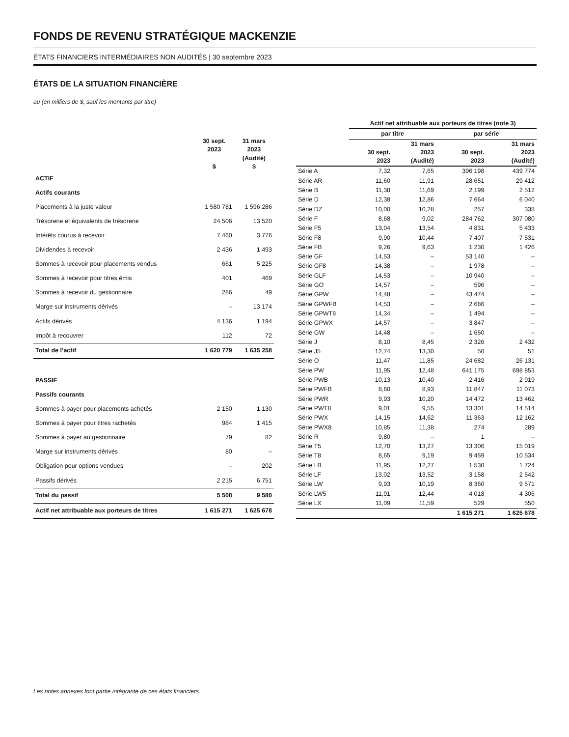FONDS DE REVENU STRATÉGIQUE MACKENZIE
ÉTATS FINANCIERS INTERMÉDIAIRES NON AUDITÉS | 30 septembre 2023
ÉTATS DE LA SITUATION FINANCIÈRE
au (en milliers de $, sauf les montants par titre)
| | 30 sept. 2023 $ | 31 mars 2023 (Audité) $ |
| --- | --- | --- |
| ACTIF | | |
| Actifs courants | | |
| Placements à la juste valeur | 1 580 781 | 1 596 286 |
| Trésorerie et équivalents de trésorerie | 24 506 | 13 520 |
| Intérêts courus à recevoir | 7 460 | 3 776 |
| Dividendes à recevoir | 2 436 | 1 493 |
| Sommes à recevoir pour placements vendus | 661 | 5 225 |
| Sommes à recevoir pour titres émis | 401 | 469 |
| Sommes à recevoir du gestionnaire | 286 | 49 |
| Marge sur instruments dérivés | – | 13 174 |
| Actifs dérivés | 4 136 | 1 194 |
| Impôt à recouvrer | 112 | 72 |
| Total de l’actif | 1 620 779 | 1 635 258 |
| PASSIF | | |
| Passifs courants | | |
| Sommes à payer pour placements achetés | 2 150 | 1 130 |
| Sommes à payer pour titres rachetés | 984 | 1 415 |
| Sommes à payer au gestionnaire | 79 | 82 |
| Marge sur instruments dérivés | 80 | – |
| Obligation pour options vendues | – | 202 |
| Passifs dérivés | 2 215 | 6 751 |
| Total du passif | 5 508 | 9 580 |
| Actif net attribuable aux porteurs de titres | 1 615 271 | 1 625 678 |
| | Actif net attribuable aux porteurs de titres (note 3) | | | |
| --- | --- | --- | --- | --- |
| | par titre | | par série | |
| | 30 sept. 2023 | 31 mars 2023 (Audité) | 30 sept. 2023 | 31 mars 2023 (Audité) |
| Série A | 7,32 | 7,65 | 396 198 | 439 774 |
| Série AR | 11,60 | 11,91 | 28 651 | 29 412 |
| Série B | 11,38 | 11,69 | 2 199 | 2 512 |
| Série D | 12,38 | 12,86 | 7 664 | 6 040 |
| Série DZ | 10,00 | 10,28 | 257 | 338 |
| Série F | 8,68 | 9,02 | 284 762 | 307 080 |
| Série F5 | 13,04 | 13,54 | 4 831 | 5 433 |
| Série F8 | 9,90 | 10,44 | 7 407 | 7 531 |
| Série FB | 9,26 | 9,63 | 1 230 | 1 426 |
| Série GF | 14,53 | – | 53 140 | – |
| Série GF8 | 14,38 | – | 1 978 | – |
| Série GLF | 14,53 | – | 10 940 | – |
| Série GO | 14,57 | – | 596 | – |
| Série GPW | 14,48 | – | 43 474 | – |
| Série GPWFB | 14,53 | – | 2 686 | – |
| Série GPWT8 | 14,34 | – | 1 494 | – |
| Série GPWX | 14,57 | – | 3 847 | – |
| Série GW | 14,48 | – | 1 650 | – |
| Série J | 8,10 | 8,45 | 2 326 | 2 432 |
| Série J5 | 12,74 | 13,30 | 50 | 51 |
| Série O | 11,47 | 11,85 | 24 682 | 26 131 |
| Série PW | 11,95 | 12,48 | 641 175 | 698 853 |
| Série PWB | 10,13 | 10,40 | 2 416 | 2 919 |
| Série PWFB | 8,60 | 8,93 | 11 847 | 11 073 |
| Série PWR | 9,93 | 10,20 | 14 472 | 13 462 |
| Série PWT8 | 9,01 | 9,55 | 13 301 | 14 514 |
| Série PWX | 14,15 | 14,62 | 11 363 | 12 162 |
| Série PWX8 | 10,85 | 11,38 | 274 | 289 |
| Série R | 9,80 | – | 1 | – |
| Série T5 | 12,70 | 13,27 | 13 306 | 15 019 |
| Série T8 | 8,65 | 9,19 | 9 459 | 10 534 |
| Série LB | 11,95 | 12,27 | 1 530 | 1 724 |
| Série LF | 13,02 | 13,52 | 3 158 | 2 542 |
| Série LW | 9,93 | 10,19 | 8 360 | 9 571 |
| Série LW5 | 11,91 | 12,44 | 4 018 | 4 306 |
| Série LX | 11,09 | 11,59 | 529 | 550 |
| | | | 1 615 271 | 1 625 678 |
Les notes annexes font partie intégrante de ces états financiers.